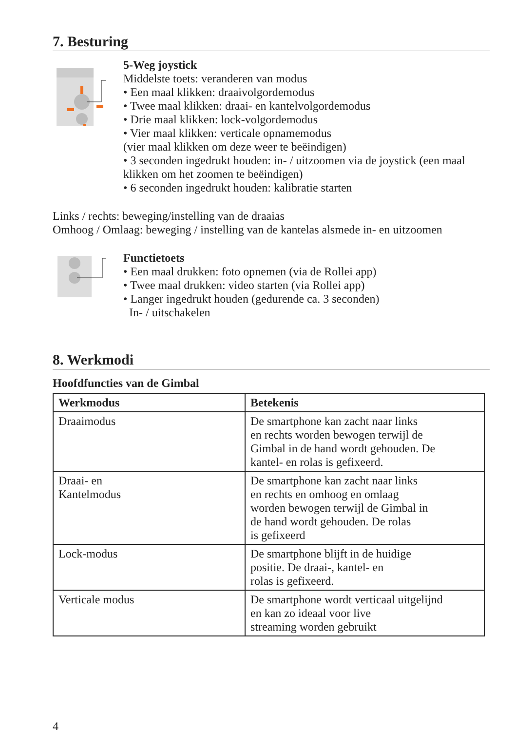7. Besturing
5-Weg joystick
Middelste toets: veranderen van modus
• Een maal klikken: draaivolgordemodus
• Twee maal klikken: draai- en kantelvolgordemodus
• Drie maal klikken: lock-volgordemodus
• Vier maal klikken: verticale opnamemodus
(vier maal klikken om deze weer te beëindigen)
• 3 seconden ingedrukt houden: in- / uitzoomen via de joystick (een maal klikken om het zoomen te beëindigen)
• 6 seconden ingedrukt houden: kalibratie starten
Links / rechts: beweging/instelling van de draaias
Omhoog / Omlaag: beweging / instelling van de kantelas alsmede in- en uitzoomen
Functietoets
• Een maal drukken: foto opnemen (via de Rollei app)
• Twee maal drukken: video starten (via Rollei app)
• Langer ingedrukt houden (gedurende ca. 3 seconden)
In- / uitschakelen
8. Werkmodi
Hoofdfuncties van de Gimbal
| Werkmodus | Betekenis |
| --- | --- |
| Draaimodus | De smartphone kan zacht naar links en rechts worden bewogen terwijl de Gimbal in de hand wordt gehouden. De kantel- en rolas is gefixeerd. |
| Draai- en Kantelmodus | De smartphone kan zacht naar links en rechts en omhoog en omlaag worden bewogen terwijl de Gimbal in de hand wordt gehouden. De rolas is gefixeerd |
| Lock-modus | De smartphone blijft in de huidige positie. De draai-, kantel- en rolas is gefixeerd. |
| Verticale modus | De smartphone wordt verticaal uitgelijnd en kan zo ideaal voor live streaming worden gebruikt |
4